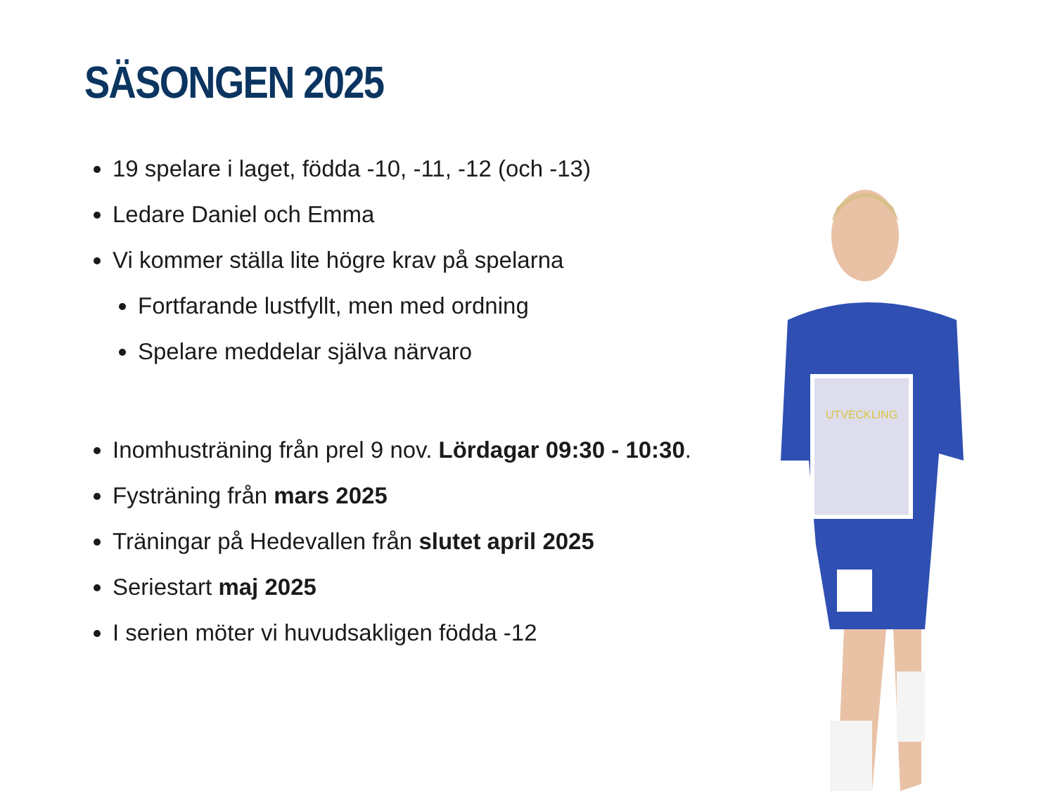SÄSONGEN 2025
19 spelare i laget, födda -10, -11, -12 (och -13)
Ledare Daniel och Emma
Vi kommer ställa lite högre krav på spelarna
Fortfarande lustfyllt, men med ordning
Spelare meddelar själva närvaro
Inomhusträning från prel 9 nov. Lördagar 09:30 - 10:30.
Fysträning från mars 2025
Träningar på Hedevallen från slutet april 2025
Seriestart maj 2025
I serien möter vi huvudsakligen födda -12
UTVECKLING